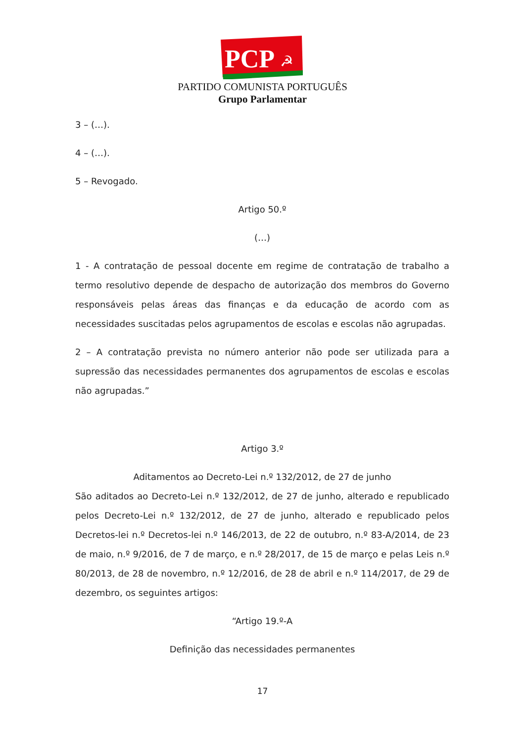PCP
☭
PARTIDO COMUNISTA PORTUGUÊS
Grupo Parlamentar
3 – (…).
4 – (…).
5 – Revogado.
Artigo 50.º
(…)
1 - A contratação de pessoal docente em regime de contratação de trabalho a termo resolutivo depende de despacho de autorização dos membros do Governo responsáveis pelas áreas das finanças e da educação de acordo com as necessidades suscitadas pelos agrupamentos de escolas e escolas não agrupadas.
2 – A contratação prevista no número anterior não pode ser utilizada para a supressão das necessidades permanentes dos agrupamentos de escolas e escolas não agrupadas.”
Artigo 3.º
Aditamentos ao Decreto-Lei n.º 132/2012, de 27 de junho
São aditados ao Decreto-Lei n.º 132/2012, de 27 de junho, alterado e republicado pelos Decreto-Lei n.º 132/2012, de 27 de junho, alterado e republicado pelos Decretos-lei n.º Decretos-lei n.º 146/2013, de 22 de outubro, n.º 83-A/2014, de 23 de maio, n.º 9/2016, de 7 de março, e n.º 28/2017, de 15 de março e pelas Leis n.º 80/2013, de 28 de novembro, n.º 12/2016, de 28 de abril e n.º 114/2017, de 29 de dezembro, os seguintes artigos:
“Artigo 19.º-A
Definição das necessidades permanentes
17